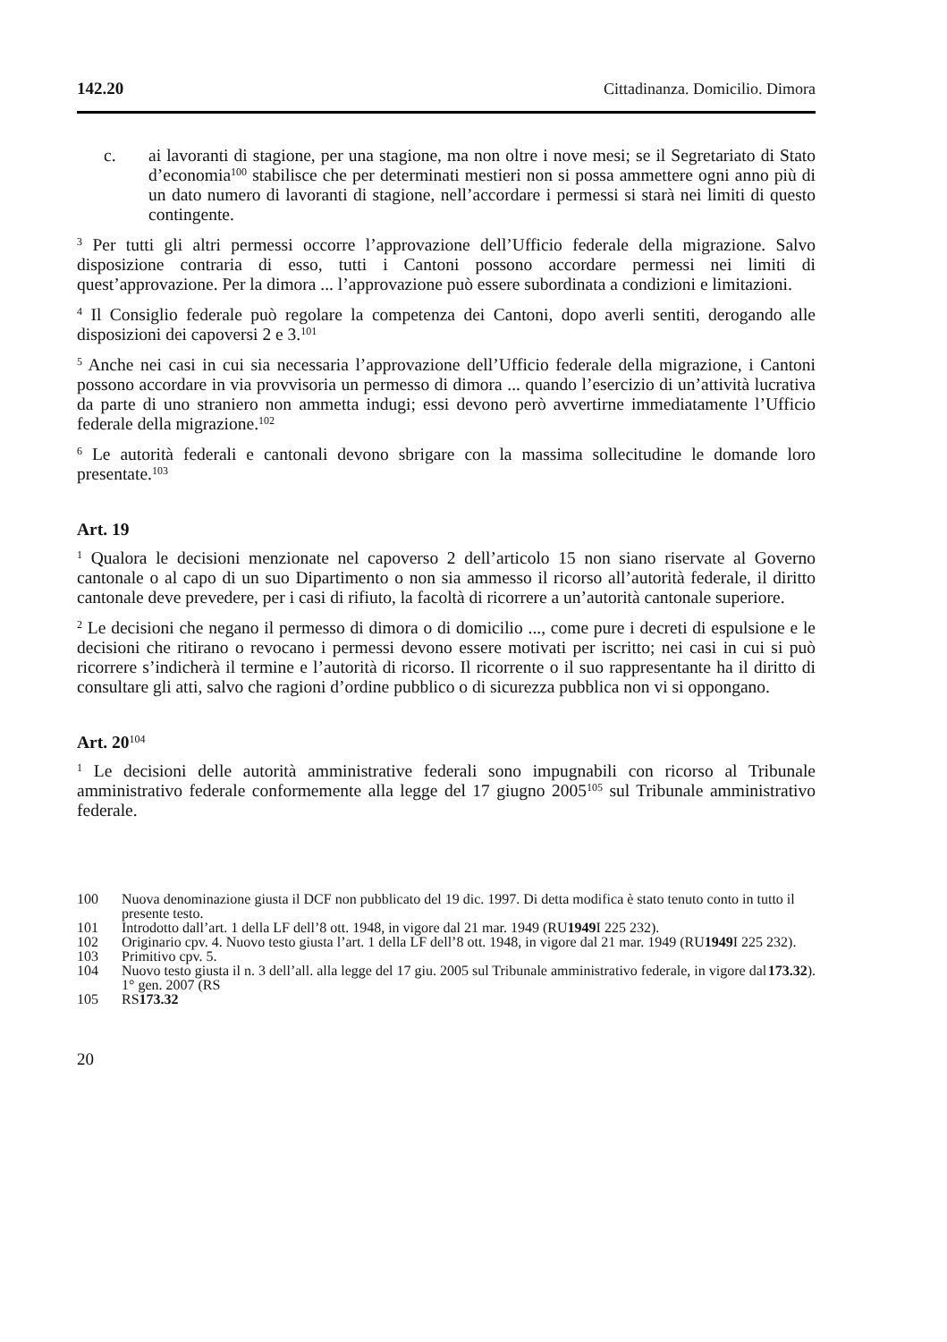142.20 Cittadinanza. Domicilio. Dimora
c. ai lavoranti di stagione, per una stagione, ma non oltre i nove mesi; se il Segretariato di Stato d’economia<sup>100</sup> stabilisce che per determinati mestieri non si possa ammettere ogni anno più di un dato numero di lavoranti di stagione, nell’accordare i permessi si starà nei limiti di questo contingente.
<sup>3</sup> Per tutti gli altri permessi occorre l’approvazione dell’Ufficio federale della migrazione. Salvo disposizione contraria di esso, tutti i Cantoni possono accordare permessi nei limiti di quest’approvazione. Per la dimora ... l’approvazione può essere subordinata a condizioni e limitazioni.
<sup>4</sup> Il Consiglio federale può regolare la competenza dei Cantoni, dopo averli sentiti, derogando alle disposizioni dei capoversi 2 e 3.<sup>101</sup>
<sup>5</sup> Anche nei casi in cui sia necessaria l’approvazione dell’Ufficio federale della migrazione, i Cantoni possono accordare in via provvisoria un permesso di dimora ... quando l’esercizio di un’attività lucrativa da parte di uno straniero non ammetta indugi; essi devono però avvertirne immediatamente l’Ufficio federale della migrazione.<sup>102</sup>
<sup>6</sup> Le autorità federali e cantonali devono sbrigare con la massima sollecitudine le domande loro presentate.<sup>103</sup>
Art. 19
<sup>1</sup> Qualora le decisioni menzionate nel capoverso 2 dell’articolo 15 non siano riservate al Governo cantonale o al capo di un suo Dipartimento o non sia ammesso il ricorso all’autorità federale, il diritto cantonale deve prevedere, per i casi di rifiuto, la facoltà di ricorrere a un’autorità cantonale superiore.
<sup>2</sup> Le decisioni che negano il permesso di dimora o di domicilio ..., come pure i decreti di espulsione e le decisioni che ritirano o revocano i permessi devono essere motivati per iscritto; nei casi in cui si può ricorrere s’indicherà il termine e l’autorità di ricorso. Il ricorrente o il suo rappresentante ha il diritto di consultare gli atti, salvo che ragioni d’ordine pubblico o di sicurezza pubblica non vi si oppongano.
Art. 20<sup>104</sup>
<sup>1</sup> Le decisioni delle autorità amministrative federali sono impugnabili con ricorso al Tribunale amministrativo federale conformemente alla legge del 17 giugno 2005<sup>105</sup> sul Tribunale amministrativo federale.
100 Nuova denominazione giusta il DCF non pubblicato del 19 dic. 1997. Di detta modifica è stato tenuto conto in tutto il presente testo.
101 Introdotto dall’art. 1 della LF dell’8 ott. 1948, in vigore dal 21 mar. 1949 (RU 1949 I 225 232).
102 Originario cpv. 4. Nuovo testo giusta l’art. 1 della LF dell’8 ott. 1948, in vigore dal 21 mar. 1949 (RU 1949 I 225 232).
103 Primitivo cpv. 5.
104 Nuovo testo giusta il n. 3 dell’all. alla legge del 17 giu. 2005 sul Tribunale amministrativo federale, in vigore dal 1° gen. 2007 (RS 173.32).
105 RS 173.32
20